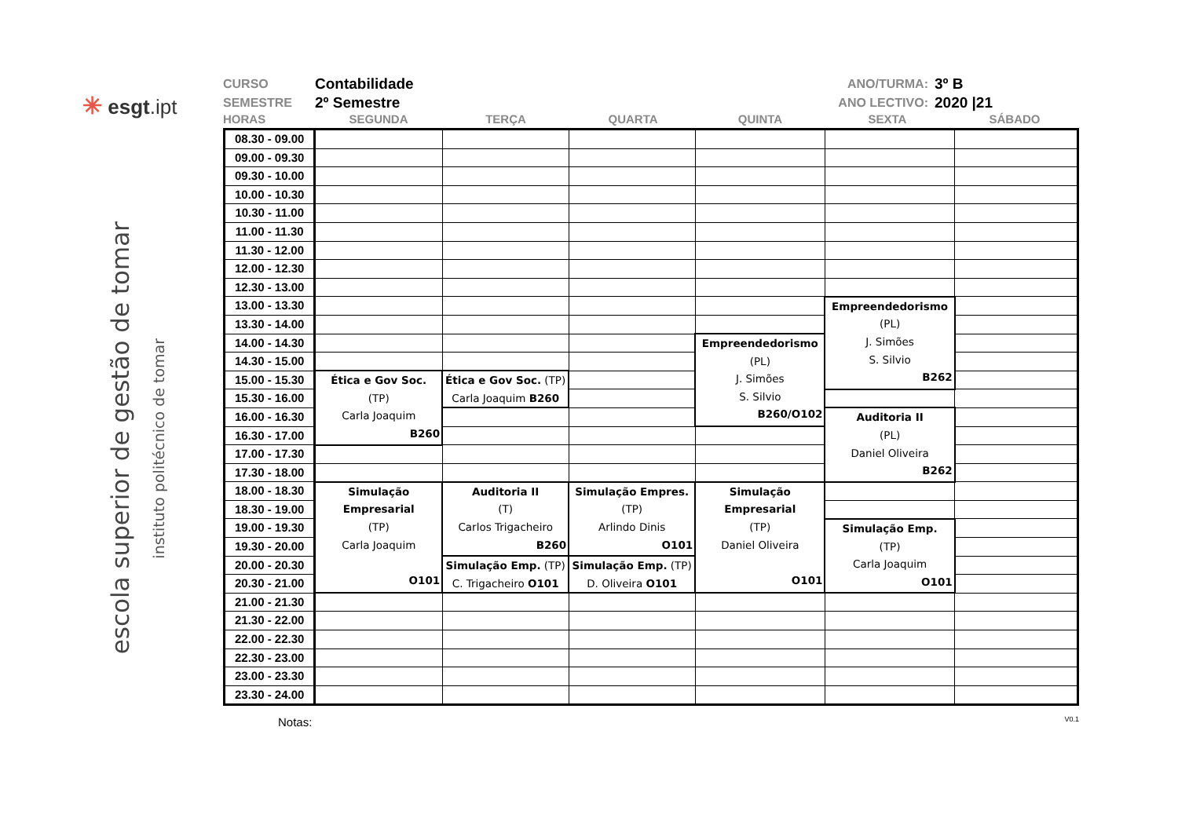✳ esgt.ipt
escola superior de gestão de tomar
instituto politécnico de tomar
CURSO Contabilidade
SEMESTRE 2º Semestre
ANO/TURMA: 3º B
ANO LECTIVO: 2020 |21
HORAS SEGUNDA TERÇA QUARTA QUINTA SEXTA SÁBADO
| 08.30 - 09.00 | | | | | | |
| 09.00 - 09.30 | | | | | | |
| 09.30 - 10.00 | | | | | | |
| 10.00 - 10.30 | | | | | | |
| 10.30 - 11.00 | | | | | | |
| 11.00 - 11.30 | | | | | | |
| 11.30 - 12.00 | | | | | | |
| 12.00 - 12.30 | | | | | | |
| 12.30 - 13.00 | | | | | | |
| 13.00 - 13.30 | | | | | Empreendedorismo (PL) J. Simões S. Silvio B262 | |
| 13.30 - 14.00 | | | | | | |
| 14.00 - 14.30 | | | | Empreendedorismo (PL) J. Simões S. Silvio B260/O102 | | |
| 14.30 - 15.00 | | | | | | |
| 15.00 - 15.30 | Ética e Gov Soc. (TP) Carla Joaquim B260 | Ética e Gov Soc. (TP) Carla Joaquim B260 | | | | |
| 15.30 - 16.00 | | | | | | |
| 16.00 - 16.30 | | | | | Auditoria II (PL) Daniel Oliveira B262 | |
| 16.30 - 17.00 | | | | | | |
| 17.00 - 17.30 | | | | | | |
| 17.30 - 18.00 | | | | | | |
| 18.00 - 18.30 | Simulação Empresarial (TP) Carla Joaquim O101 | Auditoria II (T) Carlos Trigacheiro B260 | Simulação Empres. (TP) Arlindo Dinis O101 | Simulação Empresarial (TP) Daniel Oliveira O101 | | |
| 18.30 - 19.00 | | | | | | |
| 19.00 - 19.30 | | | | | Simulação Emp. (TP) Carla Joaquim O101 | |
| 19.30 - 20.00 | | | | | | |
| 20.00 - 20.30 | | Simulação Emp. (TP) C. Trigacheiro O101 | Simulação Emp. (TP) D. Oliveira O101 | | | |
| 20.30 - 21.00 | | | | | | |
| 21.00 - 21.30 | | | | | | |
| 21.30 - 22.00 | | | | | | |
| 22.00 - 22.30 | | | | | | |
| 22.30 - 23.00 | | | | | | |
| 23.00 - 23.30 | | | | | | |
| 23.30 - 24.00 | | | | | | |
Notas: V0.1